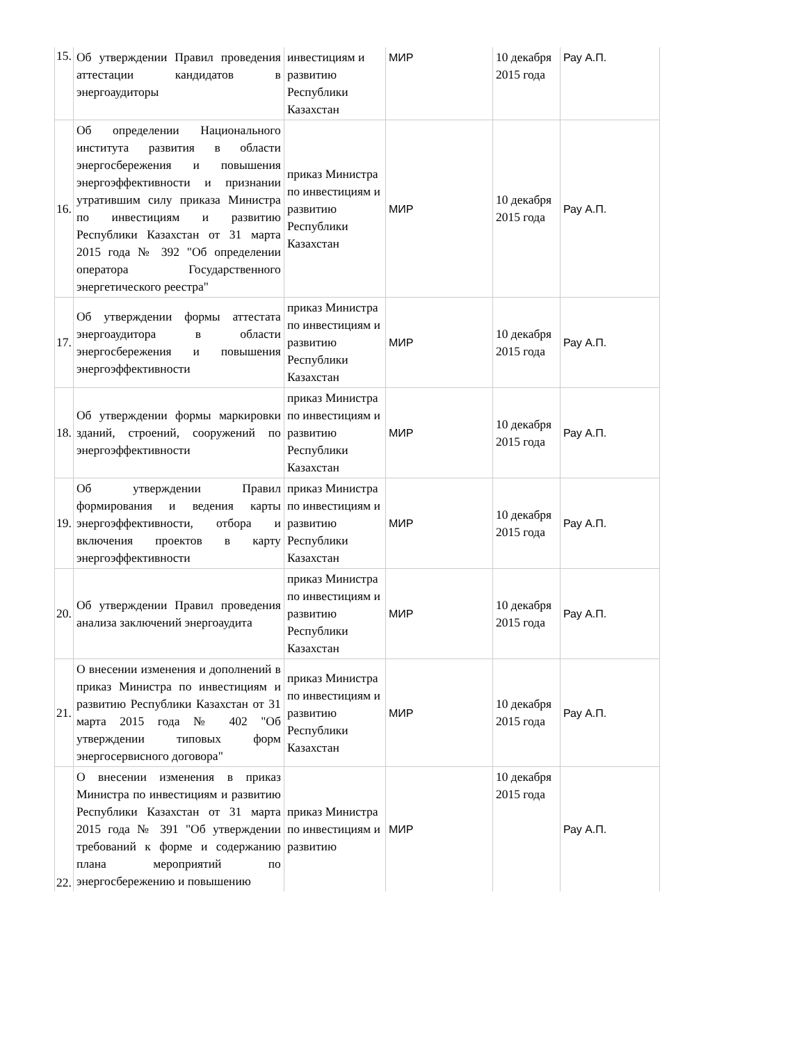| 15. | Об утверждении Правил проведения аттестации кандидатов в энергоаудиторы | инвестициям и развитию Республики Казахстан | МИР | 10 декабря 2015 года | Рау А.П. |
| 16. | Об определении Национального института развития в области энергосбережения и повышения энергоэффективности и признании утратившим силу приказа Министра по инвестициям и развитию Республики Казахстан от 31 марта 2015 года № 392 "Об определении оператора Государственного энергетического реестра" | приказ Министра по инвестициям и развитию Республики Казахстан | МИР | 10 декабря 2015 года | Рау А.П. |
| 17. | Об утверждении формы аттестата энергоаудитора в области энергосбережения и повышения энергоэффективности | приказ Министра по инвестициям и развитию Республики Казахстан | МИР | 10 декабря 2015 года | Рау А.П. |
| 18. | Об утверждении формы маркировки зданий, строений, сооружений по энергоэффективности | приказ Министра по инвестициям и развитию Республики Казахстан | МИР | 10 декабря 2015 года | Рау А.П. |
| 19. | Об утверждении Правил формирования и ведения карты энергоэффективности, отбора и включения проектов в карту энергоэффективности | приказ Министра по инвестициям и развитию Республики Казахстан | МИР | 10 декабря 2015 года | Рау А.П. |
| 20. | Об утверждении Правил проведения анализа заключений энергоаудита | приказ Министра по инвестициям и развитию Республики Казахстан | МИР | 10 декабря 2015 года | Рау А.П. |
| 21. | О внесении изменения и дополнений в приказ Министра по инвестициям и развитию Республики Казахстан от 31 марта 2015 года № 402 "Об утверждении типовых форм энергосервисного договора" | приказ Министра по инвестициям и развитию Республики Казахстан | МИР | 10 декабря 2015 года | Рау А.П. |
| 22. | О внесении изменения в приказ Министра по инвестициям и развитию Республики Казахстан от 31 марта 2015 года № 391 "Об утверждении требований к форме и содержанию плана мероприятий по энергосбережению и повышению | приказ Министра по инвестициям и развитию | МИР | 10 декабря 2015 года | Рау А.П. |